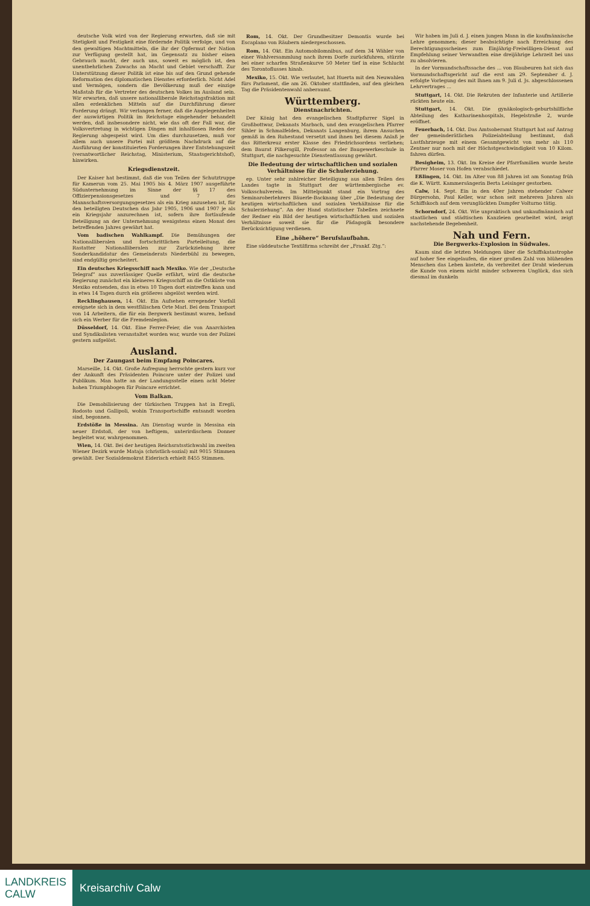deutsche Volk wird von der Regierung erwarten, daß sie mit Stetigkeit und Festigkeit eine fördernde Politik verfolge, und von den gewaltigen Machtmitteln, die ihr der Opfermut der Nation zur Verfügung gestellt hat, im Gegensatz zu bisher einen Gebrauch macht, der auch uns, soweit es möglich ist, den unentbehrlichen Zuwachs an Macht und Gebiet verschafft. Zur Unterstützung dieser Politik ist eine bis auf den Grund gehende Reformation des diplomatischen Dienstes erforderlich. Nicht Adel und Vermögen, sondern die Bevölkerung muß der einzige Maßstab für die Vertreter des deutschen Volkes im Ausland sein. Wir erwarten, daß unsere nationalliberale Reichstagsfraktion mit allen erdenklichen Mitteln auf die Durchführung dieser Forderung drängt. Wir verlangen ferner, daß die Angelegenheiten der auswärtigen Politik im Reichstage eingehender behandelt werden, daß insbesondere nicht, wie das oft der Fall war, die Volksvertretung in wichtigen Dingen mit inhaltlosen Reden der Regierung abgespeist wird. Um dies durchzusetzen, muß vor allem auch unsere Partei mit größtem Nachdruck auf die Ausführung der konstituierten Forderungen ihrer Entstehungszeit (verantwortlicher Reichstag, Ministerium, Staatsgerichtshof), hinwirken.
Kriegsdienstzeit.
Der Kaiser hat bestimmt, daß die von Teilen der Schutztruppe für Kamerun vom 25. Mai 1905 bis 4. März 1907 ausgeführte Südunternehmung im Sinne der §§ 17 des Offizierpensionsgesetzes und 7 des Mannschaftsversorgungsgesetzes als ein Krieg anzusehen ist, für den beteiligten Deutschen das Jahr 1905, 1906 und 1907 je als ein Kriegsjahr anzurechnen ist, sofern ihre fortlaufende Beteiligung an der Unternehmung wenigstens einen Monat des betreffenden Jahres gewährt hat.
Vom badischen Wahlkampf. Die Bemühungen der Nationalliberalen und fortschrittlichen Parteileitung, die Rastatter Nationalliberalen zur Zurückziehung ihrer Sonderkandidatur des Gemeinderats Niederbühl zu bewegen, sind endgültig gescheitert.
Ein deutsches Kriegsschiff nach Mexiko. Wie der „Deutsche Telegraf“ aus zuverlässiger Quelle erfährt, wird die deutsche Regierung zunächst ein kleineres Kriegsschiff an die Ostküste von Mexiko entsenden, das in etwa 10 Tagen dort eintreffen kann und in etwa 14 Tagen durch ein größeres abgelöst werden wird.
Recklinghausen, 14. Okt. Ein Aufsehen erregender Vorfall ereignete sich in dem westfälischen Orte Marl. Bei dem Transport von 14 Arbeitern, die für ein Bergwerk bestimmt waren, befand sich ein Werber für die Fremdenlegion.
Düsseldorf, 14. Okt. Eine Ferrer-Feier, die von Anarchisten und Syndikalisten veranstaltet worden war, wurde von der Polizei gestern aufgelöst.
Ausland.
Der Zaungast beim Empfang Poincares.
Marseille, 14. Okt. Große Aufregung herrschte gestern kurz vor der Ankunft des Präsidenten Poincare unter der Polizei und Publikum. Man hatte an der Landungsstelle einen acht Meter hohen Triumphbogen für Poincare errichtet.
Vom Balkan.
Die Demobilisierung der türkischen Truppen hat in Eregli, Rodosto und Gallipoli, wohin Transportschiffe entsandt worden sind, begonnen.
Erdstöße in Messina. Am Dienstag wurde in Messina ein neuer Erdstoß, der von heftigem, unterirdischem Donner begleitet war, wahrgenommen.
Wien, 14. Okt. Bei der heutigen Reichsratsstichwahl im zweiten Wiener Bezirk wurde Mataja (christlich-sozial) mit 9015 Stimmen gewählt. Der Sozialdemokrat Eiderisch erhielt 8455 Stimmen.
Rom, 14. Okt. Der Grundbesitzer Demontis wurde bei Escaplano von Räubern niedergeschossen.
Rom, 14. Okt. Ein Automobilomnibus, auf dem 34 Wähler von einer Wahlversammlung nach ihrem Dorfe zurückfuhren, stürzte bei einer scharfen Straßenkurve 50 Meter tief in eine Schlucht des Torontoflusses hinab.
Mexiko, 15. Okt. Wie verlautet, hat Huerta mit den Neuwahlen fürs Parlament, die am 26. Oktober stattfinden, auf den gleichen Tag die Präsidentenwahl anberaumt.
Württemberg.
Dienstnachrichten.
Der König hat den evangelischen Stadtpfarrer Sigel in Großbottwar, Dekanats Marbach, und den evangelischen Pfarrer Sihler in Schmalfelden, Dekanats Langenburg, ihrem Ansuchen gemäß in den Ruhestand versetzt und ihnen bei diesem Anlaß je das Ritterkreuz erster Klasse des Friedrichsordens verliehen; dem Baurat Pilkersgill, Professor an der Baugewerkeschule in Stuttgart, die nachgesuchte Dienstentlassung gewährt.
Die Bedeutung der wirtschaftlichen und sozialen Verhältnisse für die Schulerziehung.
ep. Unter sehr zahlreicher Beteiligung aus allen Teilen des Landes tagte in Stuttgart der württembergische ev. Volksschulverein. Im Mittelpunkt stand ein Vortrag des Seminaroberlehrers Bäuerle-Backnang über „Die Bedeutung der heutigen wirtschaftlichen und sozialen Verhältnisse für die Schulerziehung“. An der Hand statistischer Tabellen zeichnete der Redner ein Bild der heutigen wirtschaftlichen und sozialen Verhältnisse soweit sie für die Pädagogik besondere Berücksichtigung verdienen.
Eine „höhere“ Berufslaufbahn.
Eine süddeutsche Textilfirma schreibt der „Frankf. Ztg.“:
Wir haben im Juli d. J. einen jungen Mann in die kaufmännische Lehre genommen; dieser beabsichtigte nach Erreichung des Berechtigungsscheines zum Einjährig-Freiwilligen-Dienst auf Empfehlung seiner Verwandten eine dreijährige Lehrzeit bei uns zu absolvieren.
In der Vormundschaftssache des ... von Blaubeuren hat sich das Vormundschaftsgericht auf die erst am 29. September d. J. erfolgte Vorlegung des mit Ihnen am 9. Juli d. Js. abgeschlossenen Lehrvertrages ...
Stuttgart, 14. Okt. Die Rekruten der Infanterie und Artillerie rückten heute ein.
Stuttgart, 14. Okt. Die gynäkologisch-geburtshilfliche Abteilung des Katharinenhospitals, Hegelstraße 2, wurde eröffnet.
Feuerbach, 14. Okt. Das Amtsoberamt Stuttgart hat auf Antrag der gemeinderätlichen Polizeiabteilung bestimmt, daß Lastfahrzeuge mit einem Gesamtgewicht von mehr als 110 Zentner nur noch mit der Höchstgeschwindigkeit von 10 Kilom. fahren dürfen.
Besigheim, 13. Okt. Im Kreise der Pfarrfamilien wurde heute Pfarrer Moser von Hofen verabschiedet.
Eßlingen, 14. Okt. Im Alter von 88 Jahren ist am Sonntag früh die K. Württ. Kammersängerin Berta Leisinger gestorben.
Calw, 14. Sept. Ein in den 40er Jahren stehender Calwer Bürgersohn, Paul Keller, war schon seit mehreren Jahren als Schiffskoch auf dem verunglückten Dampfer Volturno tätig.
Schorndorf, 24. Okt. Wie unpraktisch und unkaufmännisch auf staatlichen und städtischen Kanzleien gearbeitet wird, zeigt nachstehende Begebenheit.
Nah und Fern.
Die Bergwerks-Explosion in Südwales.
Kaum sind die letzten Meldungen über die Schiffskatastrophe auf hoher See eingelaufen, die einer großen Zahl von blühenden Menschen das Leben kostete, da verbreitet der Draht wiederum die Kunde von einem nicht minder schweren Unglück, das sich diesmal im dunkeln
LANDKREIS
CALW
Kreisarchiv Calw